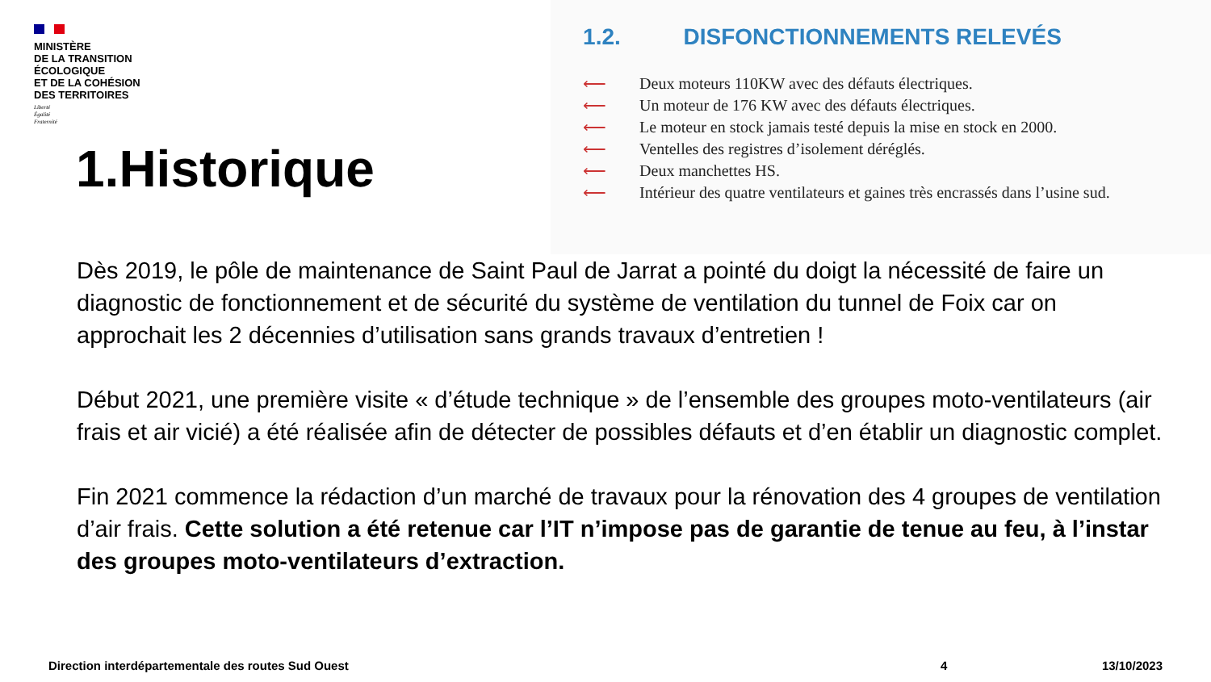MINISTÈRE
DE LA TRANSITION
ÉCOLOGIQUE
ET DE LA COHÉSION
DES TERRITOIRES
Liberté
Égalité
Fraternité
1.Historique
1.2. DISFONCTIONNEMENTS RELEVÉS
⟵ Deux moteurs 110KW avec des défauts électriques.
⟵ Un moteur de 176 KW avec des défauts électriques.
⟵ Le moteur en stock jamais testé depuis la mise en stock en 2000.
⟵ Ventelles des registres d’isolement déréglés.
⟵ Deux manchettes HS.
⟵ Intérieur des quatre ventilateurs et gaines très encrassés dans l’usine sud.
Dès 2019, le pôle de maintenance de Saint Paul de Jarrat a pointé du doigt la nécessité de faire un diagnostic de fonctionnement et de sécurité du système de ventilation du tunnel de Foix car on approchait les 2 décennies d’utilisation sans grands travaux d’entretien !
Début 2021, une première visite « d’étude technique » de l’ensemble des groupes moto-ventilateurs (air frais et air vicié) a été réalisée afin de détecter de possibles défauts et d’en établir un diagnostic complet.
Fin 2021 commence la rédaction d’un marché de travaux pour la rénovation des 4 groupes de ventilation d’air frais. Cette solution a été retenue car l’IT n’impose pas de garantie de tenue au feu, à l’instar des groupes moto-ventilateurs d’extraction.
Direction interdépartementale des routes Sud Ouest 4 13/10/2023